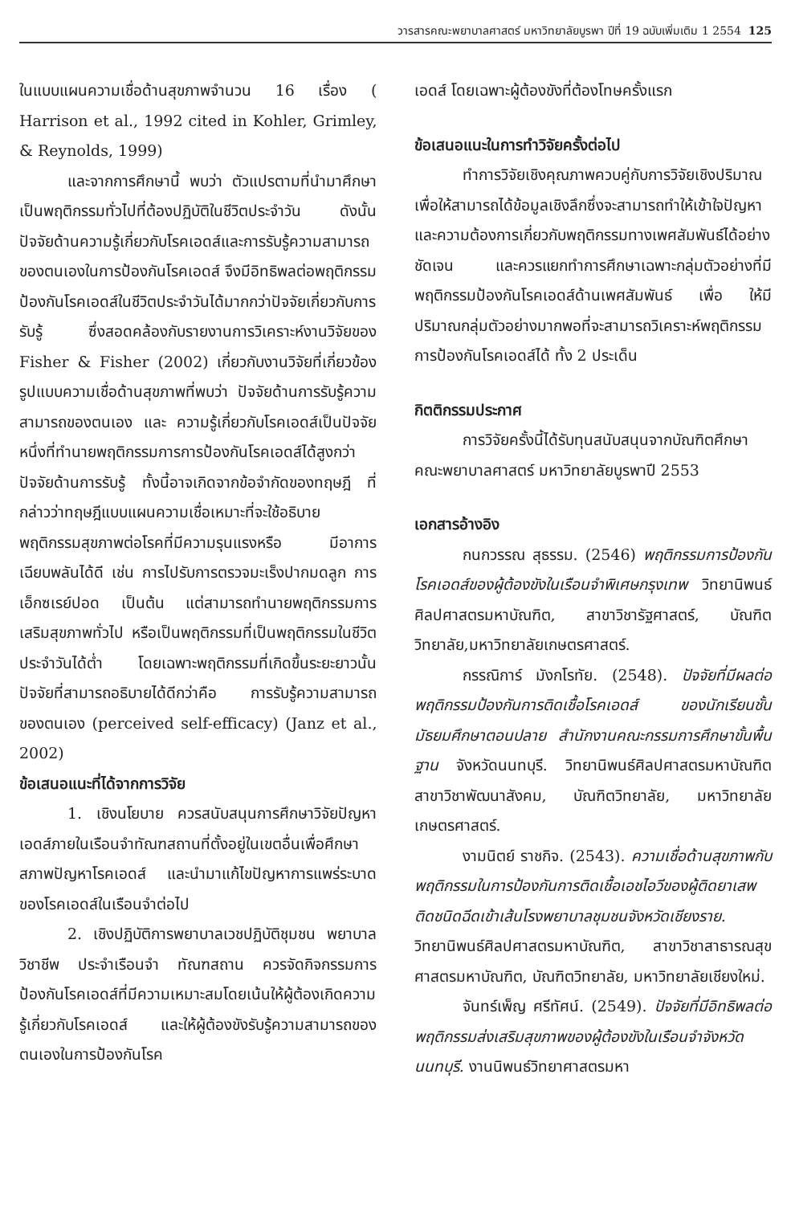วารสารคณะพยาบาลศาสตร์ มหาวิทยาลัยบูรพา ปีที่ 19 ฉบับเพิ่มเติม 1 2554 125
ในแบบแผนความเชื่อด้านสุขภาพจำนวน 16 เรื่อง ( Harrison et al., 1992 cited in Kohler, Grimley, & Reynolds, 1999)
และจากการศึกษานี้ พบว่า ตัวแปรตามที่นำมาศึกษาเป็นพฤติกรรมทั่วไปที่ต้องปฏิบัติในชีวิตประจำวัน ดังนั้นปัจจัยด้านความรู้เกี่ยวกับโรคเอดส์และการรับรู้ความสามารถของตนเองในการป้องกันโรคเอดส์ จึงมีอิทธิพลต่อพฤติกรรมป้องกันโรคเอดส์ในชีวิตประจำวันได้มากกว่าปัจจัยเกี่ยวกับการรับรู้ ซึ่งสอดคล้องกับรายงานการวิเคราะห์งานวิจัยของ Fisher & Fisher (2002) เกี่ยวกับงานวิจัยที่เกี่ยวข้องรูปแบบความเชื่อด้านสุขภาพที่พบว่า ปัจจัยด้านการรับรู้ความสามารถของตนเอง และ ความรู้เกี่ยวกับโรคเอดส์เป็นปัจจัยหนึ่งที่ทำนายพฤติกรรมการการป้องกันโรคเอดส์ได้สูงกว่าปัจจัยด้านการรับรู้ ทั้งนี้อาจเกิดจากข้อจำกัดของทฤษฎี ที่กล่าวว่าทฤษฎีแบบแผนความเชื่อเหมาะที่จะใช้อธิบายพฤติกรรมสุขภาพต่อโรคที่มีความรุนแรงหรือ มีอาการเฉียบพลันได้ดี เช่น การไปรับการตรวจมะเร็งปากมดลูก การเอ็กซเรย์ปอด เป็นต้น แต่สามารถทำนายพฤติกรรมการเสริมสุขภาพทั่วไป หรือเป็นพฤติกรรมที่เป็นพฤติกรรมในชีวิตประจำวันได้ต่ำ โดยเฉพาะพฤติกรรมที่เกิดขึ้นระยะยาวนั้น ปัจจัยที่สามารถอธิบายได้ดีกว่าคือ การรับรู้ความสามารถ ของตนเอง (perceived self-efficacy) (Janz et al., 2002)
ข้อเสนอแนะที่ได้จากการวิจัย
1. เชิงนโยบาย ควรสนับสนุนการศึกษาวิจัยปัญหาเอดส์ภายในเรือนจำทัณฑสถานที่ตั้งอยู่ในเขตอื่นเพื่อศึกษาสภาพปัญหาโรคเอดส์ และนำมาแก้ไขปัญหาการแพร่ระบาดของโรคเอดส์ในเรือนจำต่อไป
2. เชิงปฏิบัติการพยาบาลเวชปฏิบัติชุมชน พยาบาลวิชาชีพ ประจำเรือนจำ ทัณฑสถาน ควรจัดกิจกรรมการป้องกันโรคเอดส์ที่มีความเหมาะสมโดยเน้นให้ผู้ต้องเกิดความรู้เกี่ยวกับโรคเอดส์ และให้ผู้ต้องขังรับรู้ความสามารถของตนเองในการป้องกันโรค
เอดส์ โดยเฉพาะผู้ต้องขังที่ต้องโทษครั้งแรก
ข้อเสนอแนะในการทำวิจัยครั้งต่อไป
ทำการวิจัยเชิงคุณภาพควบคู่กับการวิจัยเชิงปริมาณเพื่อให้สามารถได้ข้อมูลเชิงลึกซึ่งจะสามารถทำให้เข้าใจปัญหา และความต้องการเกี่ยวกับพฤติกรรมทางเพศสัมพันธ์ได้อย่างชัดเจน และควรแยกทำการศึกษาเฉพาะกลุ่มตัวอย่างที่มีพฤติกรรมป้องกันโรคเอดส์ด้านเพศสัมพันธ์ เพื่อ ให้มีปริมาณกลุ่มตัวอย่างมากพอที่จะสามารถวิเคราะห์พฤติกรรมการป้องกันโรคเอดส์ได้ ทั้ง 2 ประเด็น
กิตติกรรมประกาศ
การวิจัยครั้งนี้ได้รับทุนสนับสนุนจากบัณฑิตศึกษา คณะพยาบาลศาสตร์ มหาวิทยาลัยบูรพาปี 2553
เอกสารอ้างอิง
กนกวรรณ สุธรรม. (2546) พฤติกรรมการป้องกันโรคเอดส์ของผู้ต้องขังในเรือนจำพิเศษกรุงเทพ วิทยานิพนธ์ศิลปศาสตรมหาบัณฑิต, สาขาวิชารัฐศาสตร์, บัณฑิตวิทยาลัย,มหาวิทยาลัยเกษตรศาสตร์.
กรรณิการ์ มังกโรทัย. (2548). ปัจจัยที่มีผลต่อพฤติกรรมป้องกันการติดเชื้อโรคเอดส์ ของนักเรียนชั้นมัธยมศึกษาตอนปลาย สำนักงานคณะกรรมการศึกษาขั้นพื้นฐาน จังหวัดนนทบุรี. วิทยานิพนธ์ศิลปศาสตรมหาบัณฑิต สาขาวิชาพัฒนาสังคม, บัณฑิตวิทยาลัย, มหาวิทยาลัยเกษตรศาสตร์.
งามนิตย์ ราชกิจ. (2543). ความเชื่อด้านสุขภาพกับพฤติกรรมในการป้องกันการติดเชื้อเอชไอวีของผู้ติดยาเสพติดชนิดฉีดเข้าเส้นโรงพยาบาลชุมชนจังหวัดเชียงราย. วิทยานิพนธ์ศิลปศาสตรมหาบัณฑิต, สาขาวิชาสาธารณสุขศาสตรมหาบัณฑิต, บัณฑิตวิทยาลัย, มหาวิทยาลัยเชียงใหม่.
จันทร์เพ็ญ ศรีทัศน์. (2549). ปัจจัยที่มีอิทธิพลต่อพฤติกรรมส่งเสริมสุขภาพของผู้ต้องขังในเรือนจำจังหวัดนนทบุรี. งานนิพนธ์วิทยาศาสตรมหา